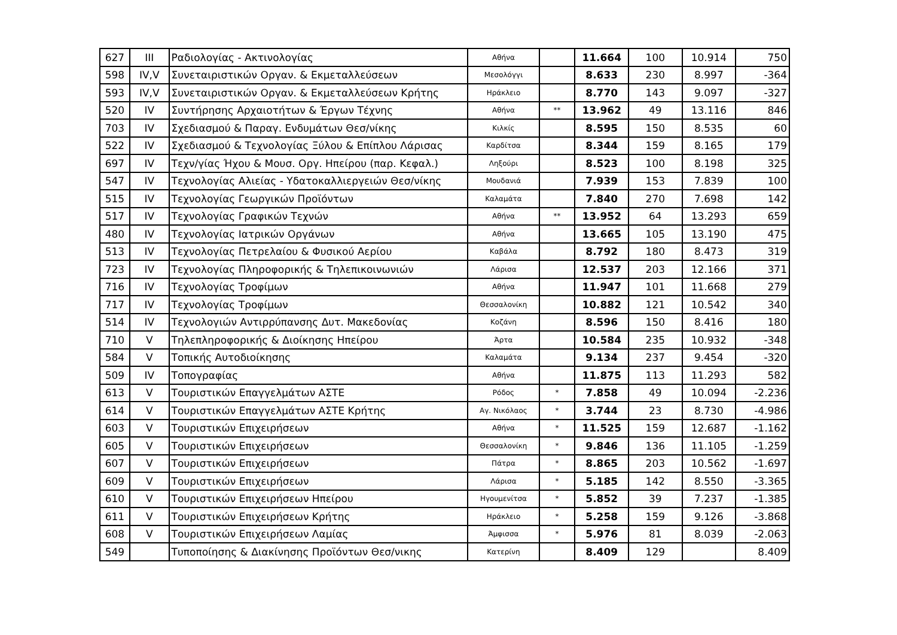| 627 | III | Ραδιολογίας - Ακτινολογίας | Αθήνα | | 11.664 | 100 | 10.914 | 750 |
| 598 | IV,V | Συνεταιριστικών Οργαν. & Εκμεταλλεύσεων | Μεσολόγγι | | 8.633 | 230 | 8.997 | -364 |
| 593 | IV,V | Συνεταιριστικών Οργαν. & Εκμεταλλεύσεων Κρήτης | Ηράκλειο | | 8.770 | 143 | 9.097 | -327 |
| 520 | IV | Συντήρησης Αρχαιοτήτων & Έργων Τέχνης | Αθήνα | ** | 13.962 | 49 | 13.116 | 846 |
| 703 | IV | Σχεδιασμού & Παραγ. Ενδυμάτων Θεσ/νίκης | Κιλκίς | | 8.595 | 150 | 8.535 | 60 |
| 522 | IV | Σχεδιασμού & Τεχνολογίας Ξύλου & Επίπλου Λάρισας | Καρδίτσα | | 8.344 | 159 | 8.165 | 179 |
| 697 | IV | Τεχν/γίας Ήχου & Μουσ. Οργ. Ηπείρου (παρ. Κεφαλ.) | Ληξούρι | | 8.523 | 100 | 8.198 | 325 |
| 547 | IV | Τεχνολογίας Αλιείας - Υδατοκαλλιεργειών Θεσ/νίκης | Μουδανιά | | 7.939 | 153 | 7.839 | 100 |
| 515 | IV | Τεχνολογίας Γεωργικών Προϊόντων | Καλαμάτα | | 7.840 | 270 | 7.698 | 142 |
| 517 | IV | Τεχνολογίας Γραφικών Τεχνών | Αθήνα | ** | 13.952 | 64 | 13.293 | 659 |
| 480 | IV | Τεχνολογίας Ιατρικών Οργάνων | Αθήνα | | 13.665 | 105 | 13.190 | 475 |
| 513 | IV | Τεχνολογίας Πετρελαίου & Φυσικού Αερίου | Καβάλα | | 8.792 | 180 | 8.473 | 319 |
| 723 | IV | Τεχνολογίας Πληροφορικής & Τηλεπικοινωνιών | Λάρισα | | 12.537 | 203 | 12.166 | 371 |
| 716 | IV | Τεχνολογίας Τροφίμων | Αθήνα | | 11.947 | 101 | 11.668 | 279 |
| 717 | IV | Τεχνολογίας Τροφίμων | Θεσσαλονίκη | | 10.882 | 121 | 10.542 | 340 |
| 514 | IV | Τεχνολογιών Αντιρρύπανσης Δυτ. Μακεδονίας | Κοζάνη | | 8.596 | 150 | 8.416 | 180 |
| 710 | V | Τηλεπληροφορικής & Διοίκησης Ηπείρου | Άρτα | | 10.584 | 235 | 10.932 | -348 |
| 584 | V | Τοπικής Αυτοδιοίκησης | Καλαμάτα | | 9.134 | 237 | 9.454 | -320 |
| 509 | IV | Τοπογραφίας | Αθήνα | | 11.875 | 113 | 11.293 | 582 |
| 613 | V | Τουριστικών Επαγγελμάτων ΑΣΤΕ | Ρόδος | * | 7.858 | 49 | 10.094 | -2.236 |
| 614 | V | Τουριστικών Επαγγελμάτων ΑΣΤΕ Κρήτης | Αγ. Νικόλαος | * | 3.744 | 23 | 8.730 | -4.986 |
| 603 | V | Τουριστικών Επιχειρήσεων | Αθήνα | * | 11.525 | 159 | 12.687 | -1.162 |
| 605 | V | Τουριστικών Επιχειρήσεων | Θεσσαλονίκη | * | 9.846 | 136 | 11.105 | -1.259 |
| 607 | V | Τουριστικών Επιχειρήσεων | Πάτρα | * | 8.865 | 203 | 10.562 | -1.697 |
| 609 | V | Τουριστικών Επιχειρήσεων | Λάρισα | * | 5.185 | 142 | 8.550 | -3.365 |
| 610 | V | Τουριστικών Επιχειρήσεων Ηπείρου | Ηγουμενίτσα | * | 5.852 | 39 | 7.237 | -1.385 |
| 611 | V | Τουριστικών Επιχειρήσεων Κρήτης | Ηράκλειο | * | 5.258 | 159 | 9.126 | -3.868 |
| 608 | V | Τουριστικών Επιχειρήσεων Λαμίας | Άμφισσα | * | 5.976 | 81 | 8.039 | -2.063 |
| 549 | | Τυποποίησης & Διακίνησης Προϊόντων Θεσ/νικης | Κατερίνη | | 8.409 | 129 | | 8.409 |